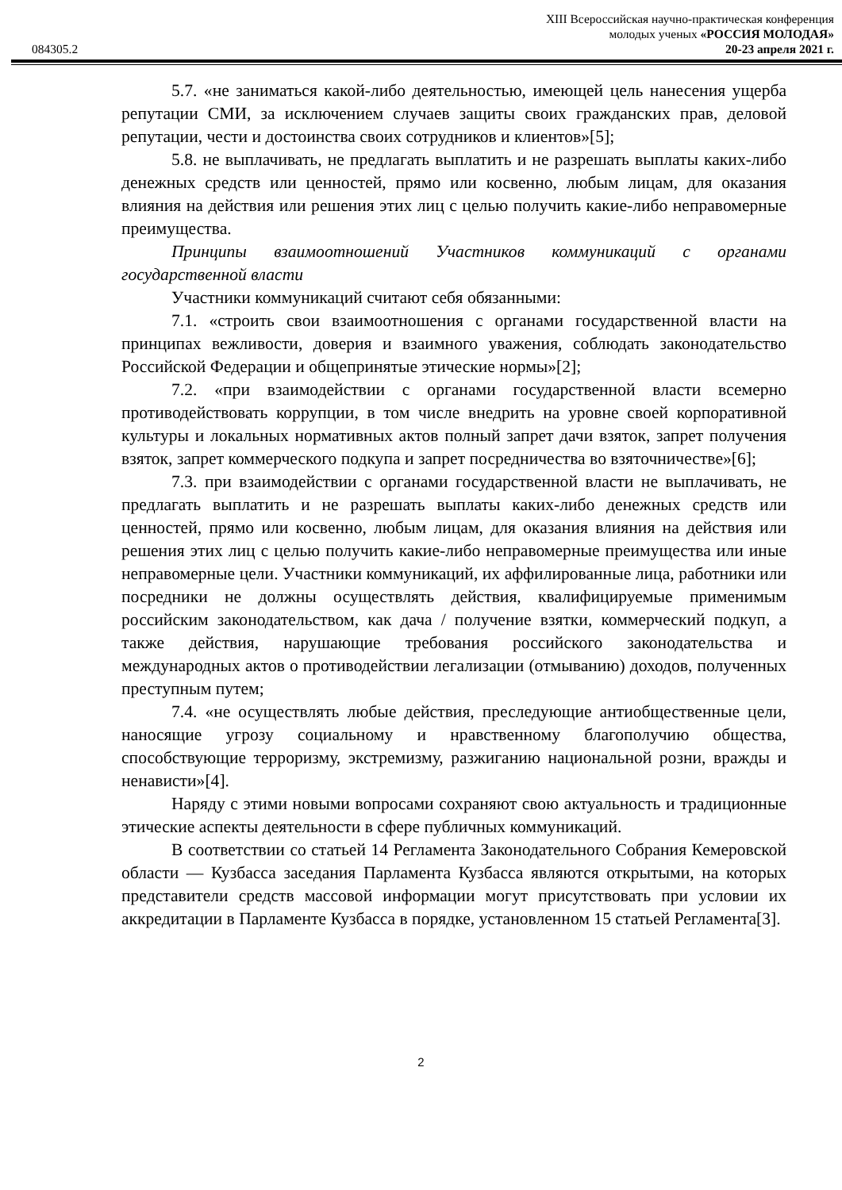084305.2
XIII Всероссийская научно-практическая конференция
молодых ученых «РОССИЯ МОЛОДАЯ»
20-23 апреля 2021 г.
5.7. «не заниматься какой-либо деятельностью, имеющей цель нанесения ущерба репутации СМИ, за исключением случаев защиты своих гражданских прав, деловой репутации, чести и достоинства своих сотрудников и клиентов»[5];
5.8. не выплачивать, не предлагать выплатить и не разрешать выплаты каких-либо денежных средств или ценностей, прямо или косвенно, любым лицам, для оказания влияния на действия или решения этих лиц с целью получить какие-либо неправомерные преимущества.
Принципы взаимоотношений Участников коммуникаций с органами государственной власти
Участники коммуникаций считают себя обязанными:
7.1. «строить свои взаимоотношения с органами государственной власти на принципах вежливости, доверия и взаимного уважения, соблюдать законодательство Российской Федерации и общепринятые этические нормы»[2];
7.2. «при взаимодействии с органами государственной власти всемерно противодействовать коррупции, в том числе внедрить на уровне своей корпоративной культуры и локальных нормативных актов полный запрет дачи взяток, запрет получения взяток, запрет коммерческого подкупа и запрет посредничества во взяточничестве»[6];
7.3. при взаимодействии с органами государственной власти не выплачивать, не предлагать выплатить и не разрешать выплаты каких-либо денежных средств или ценностей, прямо или косвенно, любым лицам, для оказания влияния на действия или решения этих лиц с целью получить какие-либо неправомерные преимущества или иные неправомерные цели. Участники коммуникаций, их аффилированные лица, работники или посредники не должны осуществлять действия, квалифицируемые применимым российским законодательством, как дача / получение взятки, коммерческий подкуп, а также действия, нарушающие требования российского законодательства и международных актов о противодействии легализации (отмыванию) доходов, полученных преступным путем;
7.4. «не осуществлять любые действия, преследующие антиобщественные цели, наносящие угрозу социальному и нравственному благополучию общества, способствующие терроризму, экстремизму, разжиганию национальной розни, вражды и ненависти»[4].
Наряду с этими новыми вопросами сохраняют свою актуальность и традиционные этические аспекты деятельности в сфере публичных коммуникаций.
В соответствии со статьей 14 Регламента Законодательного Собрания Кемеровской области — Кузбасса заседания Парламента Кузбасса являются открытыми, на которых представители средств массовой информации могут присутствовать при условии их аккредитации в Парламенте Кузбасса в порядке, установленном 15 статьей Регламента[3].
2